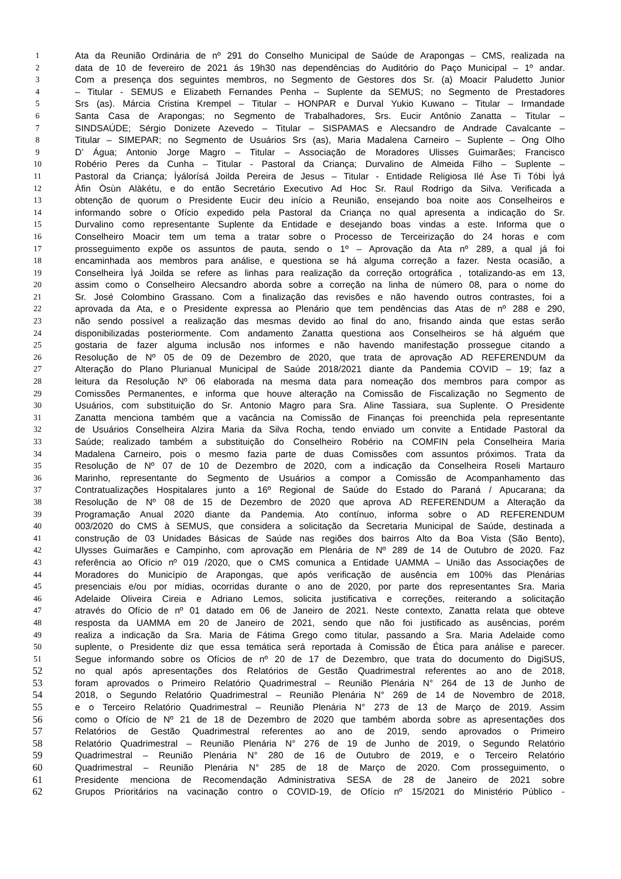1 Ata da Reunião Ordinária de nº 291 do Conselho Municipal de Saúde de Arapongas – CMS, realizada na
2 data de 10 de fevereiro de 2021 ás 19h30 nas dependências do Auditório do Paço Municipal – 1º andar.
3 Com a presença dos seguintes membros, no Segmento de Gestores dos Sr. (a) Moacir Paludetto Junior
4 – Titular - SEMUS e Elizabeth Fernandes Penha – Suplente da SEMUS; no Segmento de Prestadores
5 Srs (as). Márcia Cristina Krempel – Titular – HONPAR e Durval Yukio Kuwano – Titular – Irmandade
6 Santa Casa de Arapongas; no Segmento de Trabalhadores, Srs. Eucir Antônio Zanatta – Titular –
7 SINDSAÚDE; Sérgio Donizete Azevedo – Titular – SISPAMAS e Alecsandro de Andrade Cavalcante –
8 Titular – SIMEPAR; no Segmento de Usuários Srs (as), Maria Madalena Carneiro – Suplente – Ong Olho
9 D’ Água; Antonio Jorge Magro – Titular – Associação de Moradores Ulisses Guimarães; Francisco
10 Robério Peres da Cunha – Titular - Pastoral da Criança; Durvalino de Almeida Filho – Suplente –
11 Pastoral da Criança; Ìyálorísá Joilda Pereira de Jesus – Titular - Entidade Religiosa Ilé Àse Ti Tóbi Ìyá
12 Àfin Òsùn Alàkétu, e do então Secretário Executivo Ad Hoc Sr. Raul Rodrigo da Silva. Verificada a
13 obtenção de quorum o Presidente Eucir deu início a Reunião, ensejando boa noite aos Conselheiros e
14 informando sobre o Ofício expedido pela Pastoral da Criança no qual apresenta a indicação do Sr.
15 Durvalino como representante Suplente da Entidade e desejando boas vindas a este. Informa que o
16 Conselheiro Moacir tem um tema a tratar sobre o Processo de Terceirização do 24 horas e com
17 prosseguimento expõe os assuntos de pauta, sendo o 1º – Aprovação da Ata nº 289, a qual já foi
18 encaminhada aos membros para análise, e questiona se há alguma correção a fazer. Nesta ocasião, a
19 Conselheira Ìyá Joilda se refere as linhas para realização da correção ortográfica , totalizando-as em 13,
20 assim como o Conselheiro Alecsandro aborda sobre a correção na linha de número 08, para o nome do
21 Sr. José Colombino Grassano. Com a finalização das revisões e não havendo outros contrastes, foi a
22 aprovada da Ata, e o Presidente expressa ao Plenário que tem pendências das Atas de nº 288 e 290,
23 não sendo possível a realização das mesmas devido ao final do ano, frisando ainda que estas serão
24 disponibilizadas posteriormente. Com andamento Zanatta questiona aos Conselheiros se há alguém que
25 gostaria de fazer alguma inclusão nos informes e não havendo manifestação prossegue citando a
26 Resolução de Nº 05 de 09 de Dezembro de 2020, que trata de aprovação AD REFERENDUM da
27 Alteração do Plano Plurianual Municipal de Saúde 2018/2021 diante da Pandemia COVID – 19; faz a
28 leitura da Resolução Nº 06 elaborada na mesma data para nomeação dos membros para compor as
29 Comissões Permanentes, e informa que houve alteração na Comissão de Fiscalização no Segmento de
30 Usuários, com substituição do Sr. Antonio Magro para Sra. Aline Tassiara, sua Suplente. O Presidente
31 Zanatta menciona também que a vacância na Comissão de Finanças foi preenchida pela representante
32 de Usuários Conselheira Alzira Maria da Silva Rocha, tendo enviado um convite a Entidade Pastoral da
33 Saúde; realizado também a substituição do Conselheiro Robério na COMFIN pela Conselheira Maria
34 Madalena Carneiro, pois o mesmo fazia parte de duas Comissões com assuntos próximos. Trata da
35 Resolução de Nº 07 de 10 de Dezembro de 2020, com a indicação da Conselheira Roseli Martauro
36 Marinho, representante do Segmento de Usuários a compor a Comissão de Acompanhamento das
37 Contratualizações Hospitalares junto a 16º Regional de Saúde do Estado do Paraná / Apucarana; da
38 Resolução de Nº 08 de 15 de Dezembro de 2020 que aprova AD REFERENDUM a Alteração da
39 Programação Anual 2020 diante da Pandemia. Ato contínuo, informa sobre o AD REFERENDUM
40 003/2020 do CMS à SEMUS, que considera a solicitação da Secretaria Municipal de Saúde, destinada a
41 construção de 03 Unidades Básicas de Saúde nas regiões dos bairros Alto da Boa Vista (São Bento),
42 Ulysses Guimarães e Campinho, com aprovação em Plenária de Nº 289 de 14 de Outubro de 2020. Faz
43 referência ao Ofício nº 019 /2020, que o CMS comunica a Entidade UAMMA – União das Associações de
44 Moradores do Município de Arapongas, que após verificação de ausência em 100% das Plenárias
45 presenciais e/ou por mídias, ocorridas durante o ano de 2020, por parte dos representantes Sra. Maria
46 Adelaide Oliveira Cireia e Adriano Lemos, solicita justificativa e correções, reiterando a solicitação
47 através do Ofício de nº 01 datado em 06 de Janeiro de 2021. Neste contexto, Zanatta relata que obteve
48 resposta da UAMMA em 20 de Janeiro de 2021, sendo que não foi justificado as ausências, porém
49 realiza a indicação da Sra. Maria de Fátima Grego como titular, passando a Sra. Maria Adelaide como
50 suplente, o Presidente diz que essa temática será reportada à Comissão de Ética para análise e parecer.
51 Segue informando sobre os Ofícios de nº 20 de 17 de Dezembro, que trata do documento do DigiSUS,
52 no qual após apresentações dos Relatórios de Gestão Quadrimestral referentes ao ano de 2018,
53 foram aprovados o Primeiro Relatório Quadrimestral – Reunião Plenária N° 264 de 13 de Junho de
54 2018, o Segundo Relatório Quadrimestral – Reunião Plenária N° 269 de 14 de Novembro de 2018,
55 e o Terceiro Relatório Quadrimestral – Reunião Plenária N° 273 de 13 de Março de 2019. Assim
56 como o Ofício de Nº 21 de 18 de Dezembro de 2020 que também aborda sobre as apresentações dos
57 Relatórios de Gestão Quadrimestral referentes ao ano de 2019, sendo aprovados o Primeiro
58 Relatório Quadrimestral – Reunião Plenária N° 276 de 19 de Junho de 2019, o Segundo Relatório
59 Quadrimestral – Reunião Plenária N° 280 de 16 de Outubro de 2019, e o Terceiro Relatório
60 Quadrimestral – Reunião Plenária N° 285 de 18 de Março de 2020. Com prosseguimento, o
61 Presidente menciona de Recomendação Administrativa SESA de 28 de Janeiro de 2021 sobre
62 Grupos Prioritários na vacinação contro o COVID-19, de Ofício nº 15/2021 do Ministério Público -